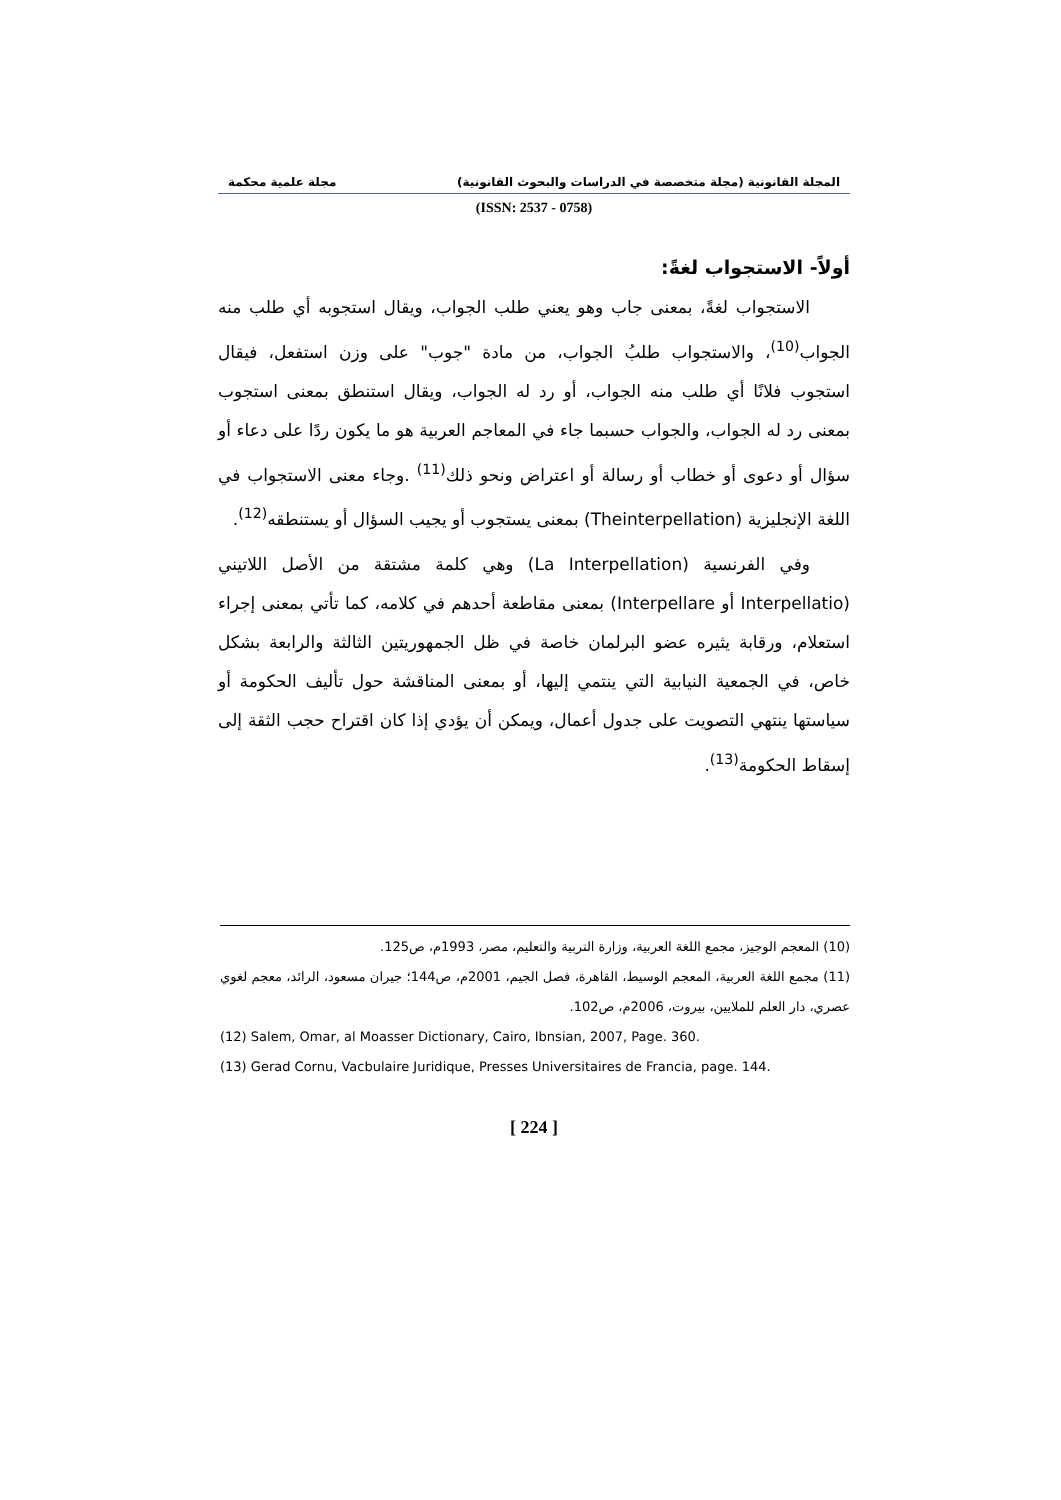المجلة القانونية (مجلة متخصصة في الدراسات والبحوث القانونية) مجلة علمية محكمة
(ISSN: 2537 - 0758)
أولاً- الاستجواب لغةً:
الاستجواب لغةً، بمعنى جاب وهو يعني طلب الجواب، ويقال استجوبه أي طلب منه الجواب<sup>(10)</sup>، والاستجواب طلبُ الجواب، من مادة "جوب" على وزن استفعل، فيقال استجوب فلانًا أي طلب منه الجواب، أو رد له الجواب، ويقال استنطق بمعنى استجوب بمعنى رد له الجواب، والجواب حسبما جاء في المعاجم العربية هو ما يكون ردًا على دعاء أو سؤال أو دعوى أو خطاب أو رسالة أو اعتراض ونحو ذلك<sup>(11)</sup> .وجاء معنى الاستجواب في اللغة الإنجليزية (Theinterpellation) بمعنى يستجوب أو يجيب السؤال أو يستنطقه<sup>(12)</sup>.
وفي الفرنسية (La Interpellation) وهي كلمة مشتقة من الأصل اللاتيني (Interpellatio أو Interpellare) بمعنى مقاطعة أحدهم في كلامه، كما تأتي بمعنى إجراء استعلام، ورقابة يثيره عضو البرلمان خاصة في ظل الجمهوريتين الثالثة والرابعة بشكل خاص، في الجمعية النيابية التي ينتمي إليها، أو بمعنى المناقشة حول تأليف الحكومة أو سياستها ينتهي التصويت على جدول أعمال، ويمكن أن يؤدي إذا كان اقتراح حجب الثقة إلى إسقاط الحكومة<sup>(13)</sup>.
(10) المعجم الوجيز، مجمع اللغة العربية، وزارة التربية والتعليم، مصر، 1993م، ص125.
(11) مجمع اللغة العربية، المعجم الوسيط، القاهرة، فصل الجيم، 2001م، ص144؛ جيران مسعود، الرائد، معجم لغوي عصري، دار العلم للملايين، بيروت، 2006م، ص102.
(12) Salem, Omar, al Moasser Dictionary, Cairo, Ibnsian, 2007, Page. 360.
(13) Gerad Cornu, Vacbulaire Juridique, Presses Universitaires de Francia, page. 144.
[ 224 ]